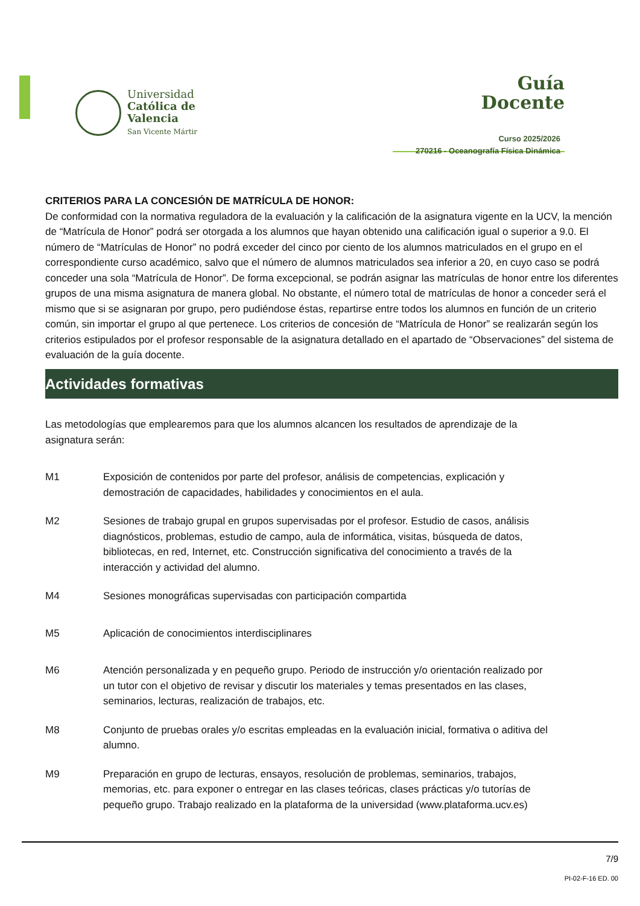Universidad
Católica de
Valencia
San Vicente Mártir
Guía
Docente
Curso 2025/2026
270216 - Oceanografía Física Dinámica
CRITERIOS PARA LA CONCESIÓN DE MATRÍCULA DE HONOR:
De conformidad con la normativa reguladora de la evaluación y la calificación de la asignatura vigente en la UCV, la mención de “Matrícula de Honor” podrá ser otorgada a los alumnos que hayan obtenido una calificación igual o superior a 9.0. El número de “Matrículas de Honor” no podrá exceder del cinco por ciento de los alumnos matriculados en el grupo en el correspondiente curso académico, salvo que el número de alumnos matriculados sea inferior a 20, en cuyo caso se podrá conceder una sola “Matrícula de Honor”. De forma excepcional, se podrán asignar las matrículas de honor entre los diferentes grupos de una misma asignatura de manera global. No obstante, el número total de matrículas de honor a conceder será el mismo que si se asignaran por grupo, pero pudiéndose éstas, repartirse entre todos los alumnos en función de un criterio común, sin importar el grupo al que pertenece. Los criterios de concesión de “Matrícula de Honor” se realizarán según los criterios estipulados por el profesor responsable de la asignatura detallado en el apartado de “Observaciones” del sistema de evaluación de la guía docente.
Actividades formativas
Las metodologías que emplearemos para que los alumnos alcancen los resultados de aprendizaje de la asignatura serán:
M1 Exposición de contenidos por parte del profesor, análisis de competencias, explicación y demostración de capacidades, habilidades y conocimientos en el aula.
M2 Sesiones de trabajo grupal en grupos supervisadas por el profesor. Estudio de casos, análisis diagnósticos, problemas, estudio de campo, aula de informática, visitas, búsqueda de datos, bibliotecas, en red, Internet, etc. Construcción significativa del conocimiento a través de la interacción y actividad del alumno.
M4 Sesiones monográficas supervisadas con participación compartida
M5 Aplicación de conocimientos interdisciplinares
M6 Atención personalizada y en pequeño grupo. Periodo de instrucción y/o orientación realizado por un tutor con el objetivo de revisar y discutir los materiales y temas presentados en las clases, seminarios, lecturas, realización de trabajos, etc.
M8 Conjunto de pruebas orales y/o escritas empleadas en la evaluación inicial, formativa o aditiva del alumno.
M9 Preparación en grupo de lecturas, ensayos, resolución de problemas, seminarios, trabajos, memorias, etc. para exponer o entregar en las clases teóricas, clases prácticas y/o tutorías de pequeño grupo. Trabajo realizado en la plataforma de la universidad (www.plataforma.ucv.es)
7/9
PI-02-F-16 ED. 00